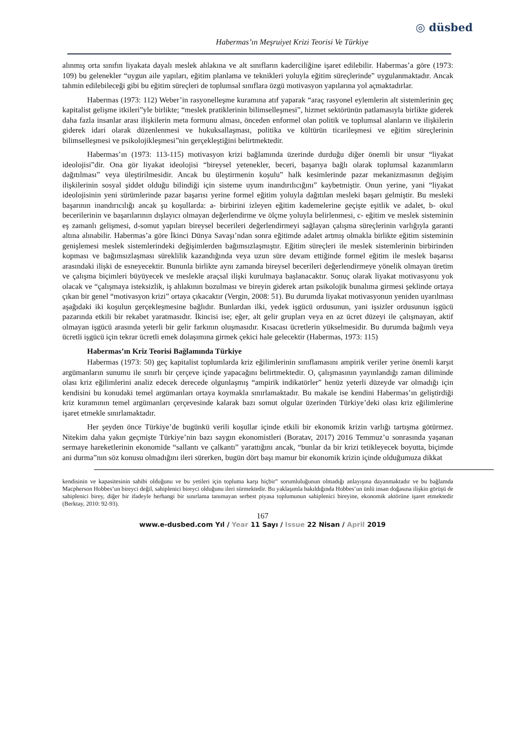◎ düsbed
Habermas’ın Meşruiyet Krizi Teorisi Ve Türkiye
alınmış orta sınıfın liyakata dayalı meslek ahlakına ve alt sınıfların kaderciliğine işaret edilebilir. Habermas’a göre (1973: 109) bu gelenekler “uygun aile yapıları, eğitim planlama ve teknikleri yoluyla eğitim süreçlerinde” uygulanmaktadır. Ancak tahmin edilebileceği gibi bu eğitim süreçleri de toplumsal sınıflara özgü motivasyon yapılarına yol açmaktadırlar.
Habermas (1973: 112) Weber’in rasyonelleşme kuramına atıf yaparak “araç rasyonel eylemlerin alt sistemlerinin geç kapitalist gelişme itkileri”yle birlikte; “meslek pratiklerinin bilimselleşmesi”, hizmet sektörünün patlamasıyla birlikte giderek daha fazla insanlar arası ilişkilerin meta formunu alması, önceden enformel olan politik ve toplumsal alanların ve ilişkilerin giderek idari olarak düzenlenmesi ve hukuksallaşması, politika ve kültürün ticarileşmesi ve eğitim süreçlerinin bilimselleşmesi ve psikolojikleşmesi”nin gerçekleştiğini belirtmektedir.
Habermas’ın (1973: 113-115) motivasyon krizi bağlamında üzerinde durduğu diğer önemli bir unsur “liyakat ideolojisi”dir. Ona gör liyakat ideolojisi “bireysel yetenekler, beceri, başarıya bağlı olarak toplumsal kazanımların dağıtılması” veya üleştirilmesidir. Ancak bu üleştirmenin koşulu” halk kesimlerinde pazar mekanizmasının değişim ilişkilerinin sosyal şiddet olduğu bilindiği için sisteme uyum inandırılıcığını” kaybetmiştir. Onun yerine, yani “liyakat ideolojisinin yeni sürümlerinde pazar başarısı yerine formel eğitim yoluyla dağıtılan mesleki başarı gelmiştir. Bu mesleki başarının inandırıcılığı ancak şu koşullarda: a- birbirini izleyen eğitim kademelerine geçişte eşitlik ve adalet, b- okul becerilerinin ve başarılarının dışlayıcı olmayan değerlendirme ve ölçme yoluyla belirlenmesi, c- eğitim ve meslek sisteminin eş zamanlı gelişmesi, d-somut yapıları bireysel becerileri değerlendirmeyi sağlayan çalışma süreçlerinin varlığıyla garanti altına alınabilir. Habermas’a göre İkinci Dünya Savaşı’ndan sonra eğitimde adalet artmış olmakla birlikte eğitim sisteminin genişlemesi meslek sistemlerindeki değişimlerden bağımsızlaşmıştır. Eğitim süreçleri ile meslek sistemlerinin birbirinden kopması ve bağımsızlaşması süreklilik kazandığında veya uzun süre devam ettiğinde formel eğitim ile meslek başarısı arasındaki ilişki de esneyecektir. Bununla birlikte aynı zamanda bireysel becerileri değerlendirmeye yönelik olmayan üretim ve çalışma biçimleri büyüyecek ve meslekle araçsal ilişki kurulmaya başlanacaktır. Sonuç olarak liyakat motivasyonu yok olacak ve “çalışmaya isteksizlik, iş ahlakının bozulması ve bireyin giderek artan psikolojik bunalıma girmesi şeklinde ortaya çıkan bir genel “motivasyon krizi” ortaya çıkacaktır (Vergin, 2008: 51). Bu durumda liyakat motivasyonun yeniden uyarılması aşağıdaki iki koşulun gerçekleşmesine bağlıdır. Bunlardan ilki, yedek işgücü ordusunun, yani işsizler ordusunun işgücü pazarında etkili bir rekabet yaratmasıdır. İkincisi ise; eğer, alt gelir grupları veya en az ücret düzeyi ile çalışmayan, aktif olmayan işgücü arasında yeterli bir gelir farkının oluşmasıdır. Kısacası ücretlerin yükselmesidir. Bu durumda bağımlı veya ücretli işgücü için tekrar ücretli emek dolaşımına girmek çekici hale gelecektir (Habermas, 1973: 115)
Habermas’ın Kriz Teorisi Bağlamında Türkiye
Habermas (1973: 50) geç kapitalist toplumlarda kriz eğilimlerinin sınıflamasını ampirik veriler yerine önemli karşıt argümanların sunumu ile sınırlı bir çerçeve içinde yapacağını belirtmektedir. O, çalışmasının yayınlandığı zaman diliminde olası kriz eğilimlerini analiz edecek derecede olgunlaşmış “ampirik indikatörler” henüz yeterli düzeyde var olmadığı için kendisini bu konudaki temel argümanları ortaya koymakla sınırlamaktadır. Bu makale ise kendini Habermas’ın geliştirdiği kriz kuramının temel argümanları çerçevesinde kalarak bazı somut olgular üzerinden Türkiye’deki olası kriz eğilimlerine işaret etmekle sınırlamaktadır.
Her şeyden önce Türkiye’de bugünkü verili koşullar içinde etkili bir ekonomik krizin varlığı tartışma götürmez. Nitekim daha yakın geçmişte Türkiye’nin bazı saygın ekonomistleri (Boratav, 2017) 2016 Temmuz’u sonrasında yaşanan sermaye hareketlerinin ekonomide “sallantı ve çalkantı” yarattığını ancak, “bunlar da bir krizi tetikleyecek boyutta, biçimde ani durma”nın söz konusu olmadığını ileri sürerken, bugün dört başı mamur bir ekonomik krizin içinde olduğumuza dikkat
kendisinin ve kapasitesinin sahibi olduğunu ve bu yetileri için topluma karşı hiçbir” sorumluluğunun olmadığı anlayışına dayanmaktadır ve bu bağlamda Macpherson Hobbes’un bireyci değil, sahiplenici bireyci olduğunu ileri sürmektedir. Bu yaklaşımla bakıldığında Hobbes’un ünlü insan doğasına ilişkin görüşü de sahiplenici birey, diğer bir ifadeyle herhangi bir sınırlama tanımayan serbest piyasa toplumunun sahiplenici bireyine, ekonomik aktörüne işaret etmektedir (Berktay, 2010: 92-93).
167
www.e-dusbed.com Yıl / Year 11 Sayı / Issue 22 Nisan / April 2019